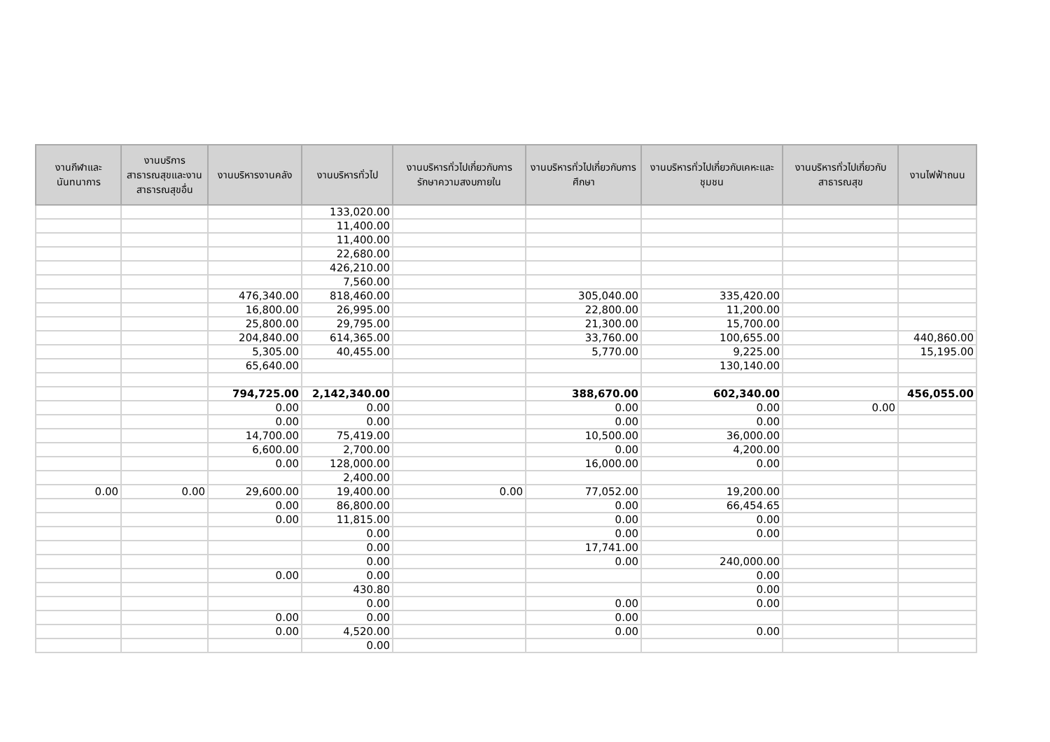| งานกีฬาและนันทนาการ | งานบริการสาธารณสุขและงานสาธารณสุขอื่น | งานบริหารงานคลัง | งานบริหารทั่วไป | งานบริหารทั่วไปเกี่ยวกับการรักษาความสงบภายใน | งานบริหารทั่วไปเกี่ยวกับการศึกษา | งานบริหารทั่วไปเกี่ยวกับเคหะและชุมชน | งานบริหารทั่วไปเกี่ยวกับสาธารณสุข | งานไฟฟ้าถนน |
| --- | --- | --- | --- | --- | --- | --- | --- | --- |
| | | | 133,020.00 | | | | | |
| | | | 11,400.00 | | | | | |
| | | | 11,400.00 | | | | | |
| | | | 22,680.00 | | | | | |
| | | | 426,210.00 | | | | | |
| | | | 7,560.00 | | | | | |
| | | 476,340.00 | 818,460.00 | | 305,040.00 | 335,420.00 | | |
| | | 16,800.00 | 26,995.00 | | 22,800.00 | 11,200.00 | | |
| | | 25,800.00 | 29,795.00 | | 21,300.00 | 15,700.00 | | |
| | | 204,840.00 | 614,365.00 | | 33,760.00 | 100,655.00 | | 440,860.00 |
| | | 5,305.00 | 40,455.00 | | 5,770.00 | 9,225.00 | | 15,195.00 |
| | | 65,640.00 | | | | 130,140.00 | | |
| | | 794,725.00 | 2,142,340.00 | | 388,670.00 | 602,340.00 | | 456,055.00 |
| | | 0.00 | 0.00 | | 0.00 | 0.00 | 0.00 | |
| | | 0.00 | 0.00 | | 0.00 | 0.00 | | |
| | | 14,700.00 | 75,419.00 | | 10,500.00 | 36,000.00 | | |
| | | 6,600.00 | 2,700.00 | | 0.00 | 4,200.00 | | |
| | | 0.00 | 128,000.00 | | 16,000.00 | 0.00 | | |
| | | | 2,400.00 | | | | | |
| 0.00 | 0.00 | 29,600.00 | 19,400.00 | 0.00 | 77,052.00 | 19,200.00 | | |
| | | 0.00 | 86,800.00 | | 0.00 | 66,454.65 | | |
| | | 0.00 | 11,815.00 | | 0.00 | 0.00 | | |
| | | | 0.00 | | 0.00 | 0.00 | | |
| | | | 0.00 | | 17,741.00 | | | |
| | | | 0.00 | | 0.00 | 240,000.00 | | |
| | | 0.00 | 0.00 | | | 0.00 | | |
| | | | 430.80 | | | 0.00 | | |
| | | | 0.00 | | 0.00 | 0.00 | | |
| | | 0.00 | 0.00 | | 0.00 | | | |
| | | 0.00 | 4,520.00 | | 0.00 | 0.00 | | |
| | | | 0.00 | | | | | |